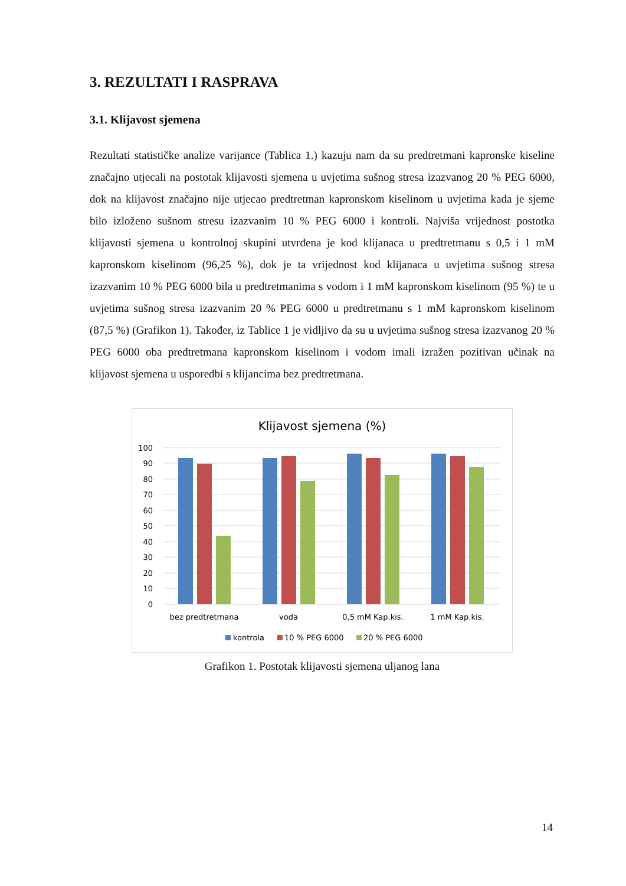3. REZULTATI I RASPRAVA
3.1. Klijavost sjemena
Rezultati statističke analize varijance (Tablica 1.) kazuju nam da su predtretmani kapronske kiseline značajno utjecali na postotak klijavosti sjemena u uvjetima sušnog stresa izazvanog 20 % PEG 6000, dok na klijavost značajno nije utjecao predtretman kapronskom kiselinom u uvjetima kada je sjeme bilo izloženo sušnom stresu izazvanim 10 % PEG 6000 i kontroli. Najviša vrijednost postotka klijavosti sjemena u kontrolnoj skupini utvrđena je kod klijanaca u predtretmanu s 0,5 i 1 mM kapronskom kiselinom (96,25 %), dok je ta vrijednost kod klijanaca u uvjetima sušnog stresa izazvanim 10 % PEG 6000 bila u predtretmanima s vodom i 1 mM kapronskom kiselinom (95 %) te u uvjetima sušnog stresa izazvanim 20 % PEG 6000 u predtretmanu s 1 mM kapronskom kiselinom (87,5 %) (Grafikon 1). Također, iz Tablice 1 je vidljivo da su u uvjetima sušnog stresa izazvanog 20 % PEG 6000 oba predtretmana kapronskom kiselinom i vodom imali izražen pozitivan učinak na klijavost sjemena u usporedbi s klijancima bez predtretmana.
Klijavost sjemena (%)
100
90
80
70
60
50
40
30
20
10
0
bez predtretmana
voda
0,5 mM Kap.kis.
1 mM Kap.kis.
kontrola
10 % PEG 6000
20 % PEG 6000
Grafikon 1. Postotak klijavosti sjemena uljanog lana
14